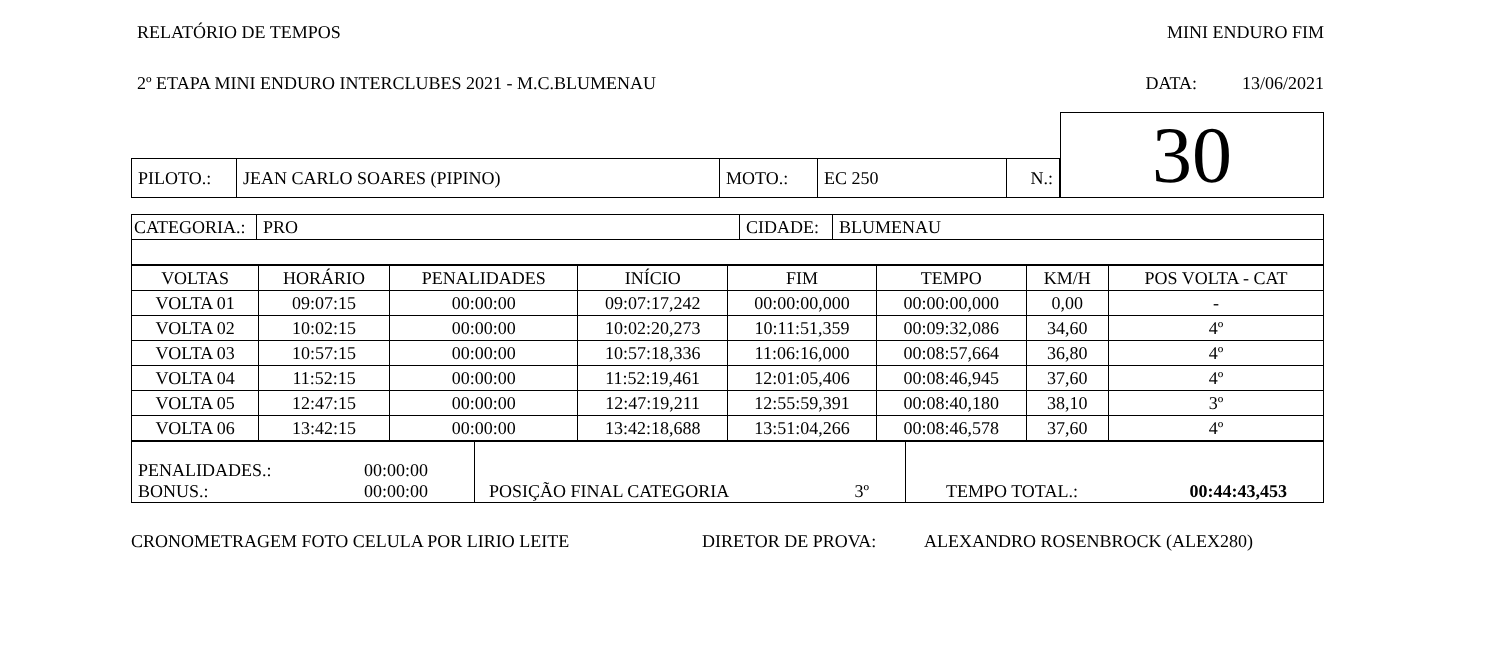RELATÓRIO DE TEMPOS MINI ENDURO FIM
2º ETAPA MINI ENDURO INTERCLUBES 2021 - M.C.BLUMENAU DATA: 13/06/2021
| PILOTO.: | JEAN CARLO SOARES (PIPINO) | MOTO.: | EC 250 | N.: |
30
| CATEGORIA.: | PRO | CIDADE: | BLUMENAU |
| VOLTAS | HORÁRIO | PENALIDADES | INÍCIO | FIM | TEMPO | KM/H | POS VOLTA - CAT |
| --- | --- | --- | --- | --- | --- | --- | --- |
| VOLTA 01 | 09:07:15 | 00:00:00 | 09:07:17,242 | 00:00:00,000 | 00:00:00,000 | 0,00 | - |
| VOLTA 02 | 10:02:15 | 00:00:00 | 10:02:20,273 | 10:11:51,359 | 00:09:32,086 | 34,60 | 4º |
| VOLTA 03 | 10:57:15 | 00:00:00 | 10:57:18,336 | 11:06:16,000 | 00:08:57,664 | 36,80 | 4º |
| VOLTA 04 | 11:52:15 | 00:00:00 | 11:52:19,461 | 12:01:05,406 | 00:08:46,945 | 37,60 | 4º |
| VOLTA 05 | 12:47:15 | 00:00:00 | 12:47:19,211 | 12:55:59,391 | 00:08:40,180 | 38,10 | 3º |
| VOLTA 06 | 13:42:15 | 00:00:00 | 13:42:18,688 | 13:51:04,266 | 00:08:46,578 | 37,60 | 4º |
| PENALIDADES.: 00:00:00 BONUS.: 00:00:00 | POSIÇÃO FINAL CATEGORIA 3º | TEMPO TOTAL.: 00:44:43,453 |
CRONOMETRAGEM FOTO CELULA POR LIRIO LEITE DIRETOR DE PROVA: ALEXANDRO ROSENBROCK (ALEX280)